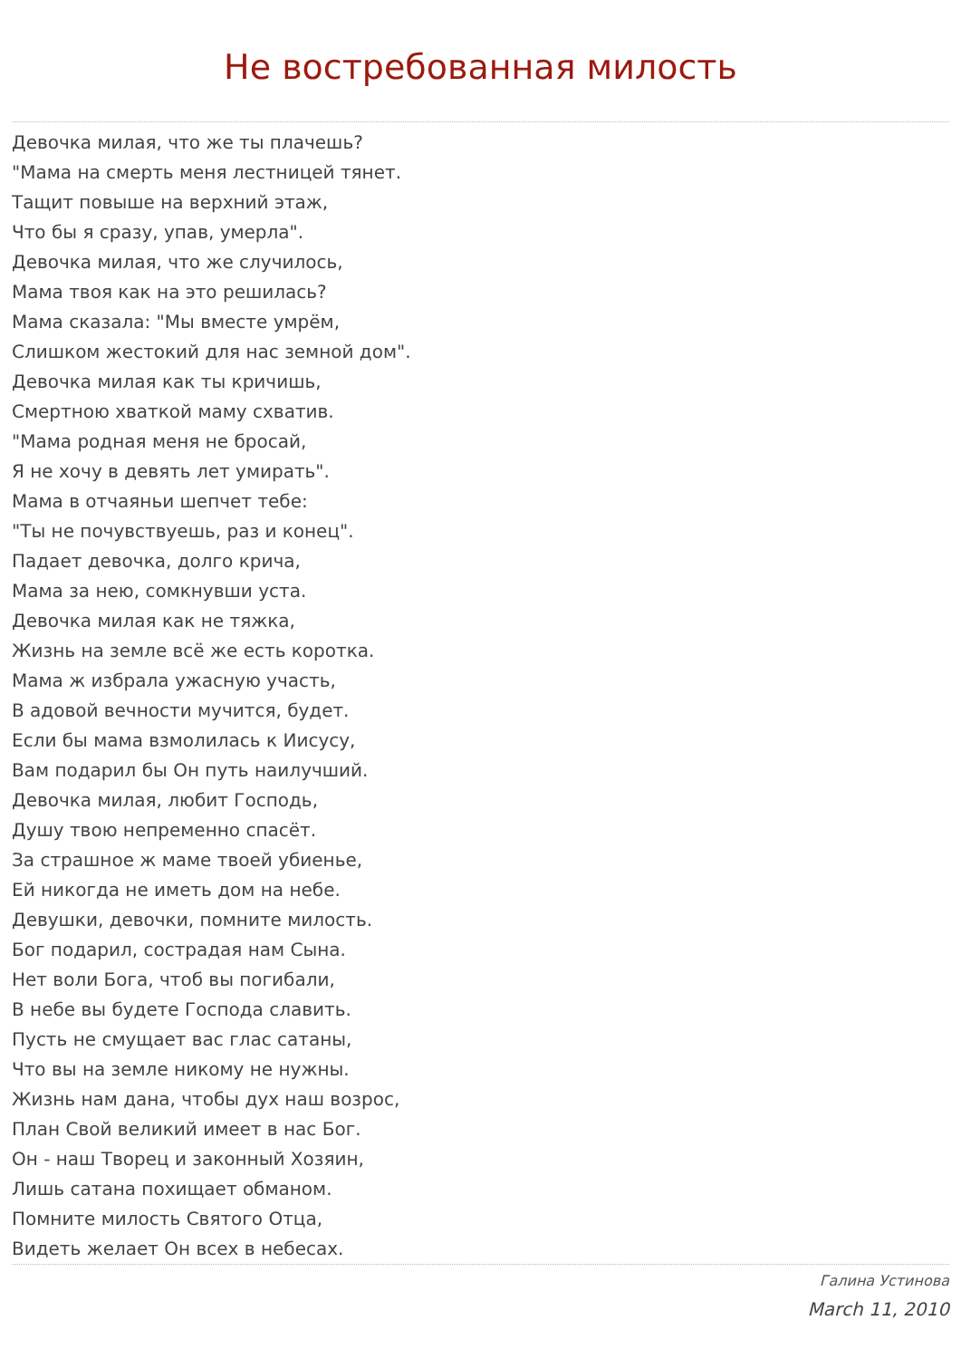Не востребованная милость
Девочка милая, что же ты плачешь?
"Мама на смерть меня лестницей тянет.
Тащит повыше на верхний этаж,
Что бы я сразу, упав, умерла".
Девочка милая, что же случилось,
Мама твоя как на это решилась?
Мама сказала: "Мы вместе умрём,
Слишком жестокий для нас земной дом".
Девочка милая как ты кричишь,
Смертною хваткой маму схватив.
"Мама родная меня не бросай,
Я не хочу в девять лет умирать".
Мама в отчаяньи шепчет тебе:
"Ты не почувствуешь, раз и конец".
Падает девочка, долго крича,
Мама за нею, сомкнувши уста.
Девочка милая как не тяжка,
Жизнь на земле всё же есть коротка.
Мама ж избрала ужасную участь,
В адовой вечности мучится, будет.
Если бы мама взмолилась к Иисусу,
Вам подарил бы Он путь наилучший.
Девочка милая, любит Господь,
Душу твою непременно спасёт.
За страшное ж маме твоей убиенье,
Ей никогда не иметь дом на небе.
Девушки, девочки, помните милость.
Бог подарил, сострадая нам Сына.
Нет воли Бога, чтоб вы погибали,
В небе вы будете Господа славить.
Пусть не смущает вас глас сатаны,
Что вы на земле никому не нужны.
Жизнь нам дана, чтобы дух наш возрос,
План Свой великий имеет в нас Бог.
Он - наш Творец и законный Хозяин,
Лишь сатана похищает обманом.
Помните милость Святого Отца,
Видеть желает Он всех в небесах.
Галина Устинова
March 11, 2010